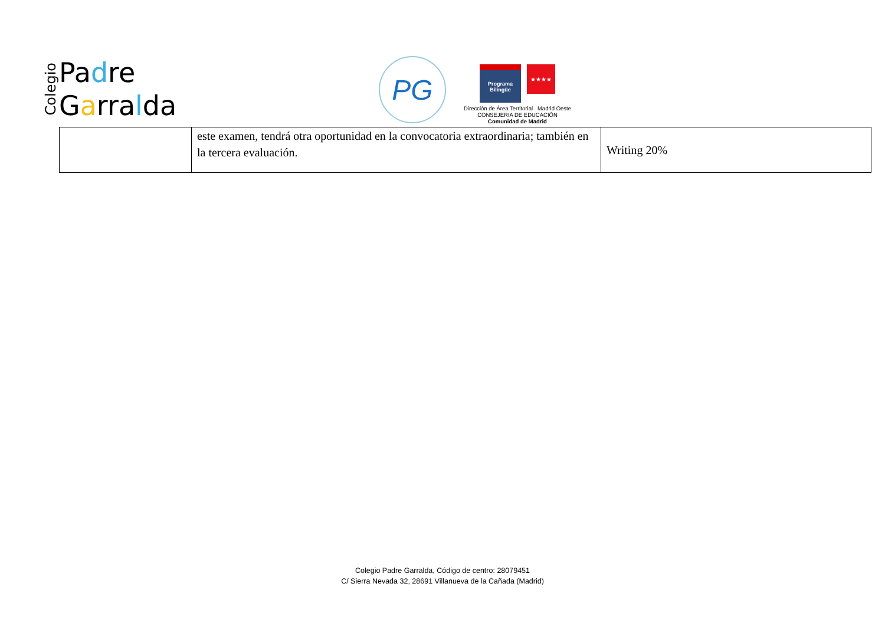Colegio
Padre
Garralda
PG
Programa
Bilingüe
★★★★
Dirección de Área Territorial Madrid Oeste
CONSEJERIA DE EDUCACIÓN
Comunidad de Madrid
| | este examen, tendrá otra oportunidad en la convocatoria extraordinaria; también en la tercera evaluación. | Writing 20% |
Colegio Padre Garralda, Código de centro: 28079451
C/ Sierra Nevada 32, 28691 Villanueva de la Cañada (Madrid)